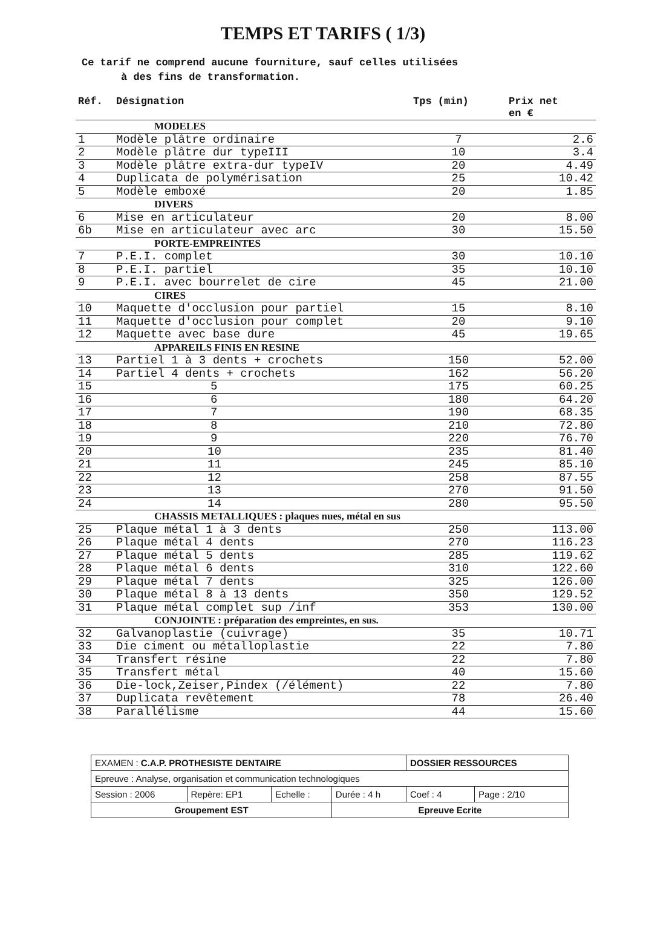TEMPS ET TARIFS ( 1/3)
Ce tarif ne comprend aucune fourniture, sauf celles utilisées
à des fins de transformation.
| Réf. | Désignation | Tps (min) | Prix net en € |
| --- | --- | --- | --- |
| MODELES | | | |
| 1 | Modèle plâtre ordinaire | 7 | 2.6 |
| 2 | Modèle plâtre dur typeIII | 10 | 3.4 |
| 3 | Modèle plâtre extra-dur typeIV | 20 | 4.49 |
| 4 | Duplicata de polymérisation | 25 | 10.42 |
| 5 | Modèle emboxé | 20 | 1.85 |
| DIVERS | | | |
| 6 | Mise en articulateur | 20 | 8.00 |
| 6b | Mise en articulateur avec arc | 30 | 15.50 |
| PORTE-EMPREINTES | | | |
| 7 | P.E.I. complet | 30 | 10.10 |
| 8 | P.E.I. partiel | 35 | 10.10 |
| 9 | P.E.I. avec bourrelet de cire | 45 | 21.00 |
| CIRES | | | |
| 10 | Maquette d'occlusion pour partiel | 15 | 8.10 |
| 11 | Maquette d'occlusion pour complet | 20 | 9.10 |
| 12 | Maquette avec base dure | 45 | 19.65 |
| APPAREILS FINIS EN RESINE | | | |
| 13 | Partiel 1 à 3 dents + crochets | 150 | 52.00 |
| 14 | Partiel 4 dents + crochets | 162 | 56.20 |
| 15 | 5 | 175 | 60.25 |
| 16 | 6 | 180 | 64.20 |
| 17 | 7 | 190 | 68.35 |
| 18 | 8 | 210 | 72.80 |
| 19 | 9 | 220 | 76.70 |
| 20 | 10 | 235 | 81.40 |
| 21 | 11 | 245 | 85.10 |
| 22 | 12 | 258 | 87.55 |
| 23 | 13 | 270 | 91.50 |
| 24 | 14 | 280 | 95.50 |
| CHASSIS METALLIQUES : plaques nues, métal en sus | | | |
| 25 | Plaque métal 1 à 3 dents | 250 | 113.00 |
| 26 | Plaque métal 4 dents | 270 | 116.23 |
| 27 | Plaque métal 5 dents | 285 | 119.62 |
| 28 | Plaque métal 6 dents | 310 | 122.60 |
| 29 | Plaque métal 7 dents | 325 | 126.00 |
| 30 | Plaque métal 8 à 13 dents | 350 | 129.52 |
| 31 | Plaque métal complet sup /inf | 353 | 130.00 |
| CONJOINTE : préparation des empreintes, en sus. | | | |
| 32 | Galvanoplastie (cuivrage) | 35 | 10.71 |
| 33 | Die ciment ou métalloplastie | 22 | 7.80 |
| 34 | Transfert résine | 22 | 7.80 |
| 35 | Transfert métal | 40 | 15.60 |
| 36 | Die-lock,Zeiser,Pindex (/élément) | 22 | 7.80 |
| 37 | Duplicata revêtement | 78 | 26.40 |
| 38 | Parallélisme | 44 | 15.60 |
| EXAMEN : C.A.P. PROTHESISTE DENTAIRE | | | | DOSSIER RESSOURCES | |
| Epreuve : Analyse, organisation et communication technologiques | | | | | |
| Session : 2006 | Repère: EP1 | Echelle : | Durée : 4 h | Coef : 4 | Page : 2/10 |
| Groupement EST | | | Epreuve Ecrite | | |